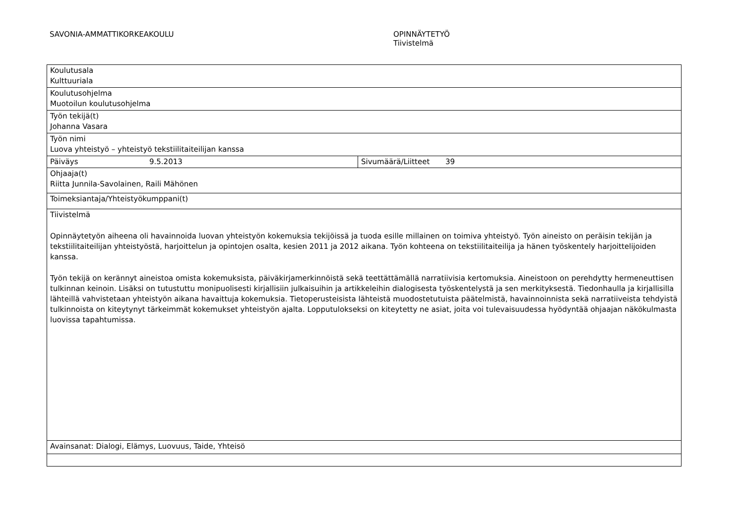SAVONIA-AMMATTIKORKEAKOULU OPINNÄYTETYÖ
Tiivistelmä
| Koulutusala Kulttuuriala | |
| Koulutusohjelma Muotoilun koulutusohjelma | |
| Työn tekijä(t) Johanna Vasara | |
| Työn nimi Luova yhteistyö – yhteistyö tekstiilitaiteilijan kanssa | |
| Päiväys 9.5.2013 | Sivumäärä/Liitteet 39 |
| Ohjaaja(t) Riitta Junnila-Savolainen, Raili Mähönen | |
| Toimeksiantaja/Yhteistyökumppani(t) | |
| Tiivistelmä Opinnäytetyön aiheena oli havainnoida luovan yhteistyön kokemuksia tekijöissä ja tuoda esille millainen on toimiva yhteistyö. Työn aineisto on peräisin tekijän ja tekstiilitaiteilijan yhteistyöstä, harjoittelun ja opintojen osalta, kesien 2011 ja 2012 aikana. Työn kohteena on tekstiilitaiteilija ja hänen työskentely harjoittelijoiden kanssa. Työn tekijä on kerännyt aineistoa omista kokemuksista, päiväkirjamerkinnöistä sekä teettättämällä narratiivisia kertomuksia. Aineistoon on perehdytty hermeneuttisen tulkinnan keinoin. Lisäksi on tutustuttu monipuolisesti kirjallisiin julkaisuihin ja artikkeleihin dialogisesta työskentelystä ja sen merkityksestä. Tiedonhaulla ja kirjallisilla lähteillä vahvistetaan yhteistyön aikana havaittuja kokemuksia. Tietoperusteisista lähteistä muodostetutuista päätelmistä, havainnoinnista sekä narratiiveista tehdyistä tulkinnoista on kiteytynyt tärkeimmät kokemukset yhteistyön ajalta. Lopputulokseksi on kiteytetty ne asiat, joita voi tulevaisuudessa hyödyntää ohjaajan näkökulmasta luovissa tapahtumissa. | |
| Avainsanat: Dialogi, Elämys, Luovuus, Taide, Yhteisö | |